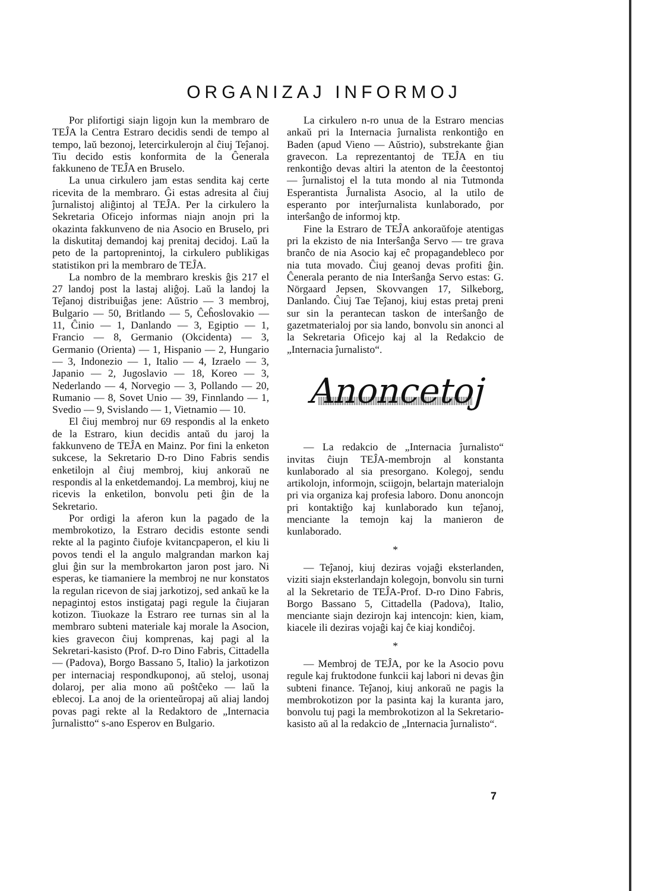ORGANIZAJ INFORMOJ
Por plifortigi siajn ligojn kun la membraro de TEĴA la Centra Estraro decidis sendi de tempo al tempo, laŭ bezonoj, letercirkulerojn al ĉiuj Teĵanoj. Tiu decido estis konformita de la Ĝenerala fakkuneno de TEĴA en Bruselo.
La unua cirkulero jam estas sendita kaj certe ricevita de la membraro. Ĝi estas adresita al ĉiuj ĵurnalistoj aliĝintoj al TEĴA. Per la cirkulero la Sekretaria Oficejo informas niajn anojn pri la okazinta fakkunveno de nia Asocio en Bruselo, pri la diskutitaj demandoj kaj prenitaj decidoj. Laŭ la peto de la partoprenintoj, la cirkulero publikigas statistikon pri la membraro de TEĴA.
La nombro de la membraro kreskis ĝis 217 el 27 landoj post la lastaj aliĝoj. Laŭ la landoj la Teĵanoj distribuiĝas jene: Aŭstrio — 3 membroj, Bulgario — 50, Britlando — 5, Ĉeĥoslovakio — 11, Ĉinio — 1, Danlando — 3, Egiptio — 1, Francio — 8, Germanio (Okcidenta) — 3, Germanio (Orienta) — 1, Hispanio — 2, Hungario — 3, Indonezio — 1, Italio — 4, Izraelo — 3, Japanio — 2, Jugoslavio — 18, Koreo — 3, Nederlando — 4, Norvegio — 3, Pollando — 20, Rumanio — 8, Sovet Unio — 39, Finnlando — 1, Svedio — 9, Svislando — 1, Vietnamio — 10.
El ĉiuj membroj nur 69 respondis al la enketo de la Estraro, kiun decidis antaŭ du jaroj la fakkunveno de TEĴA en Mainz. Por fini la enketon sukcese, la Sekretario D-ro Dino Fabris sendis enketilojn al ĉiuj membroj, kiuj ankoraŭ ne respondis al la enketdemandoj. La membroj, kiuj ne ricevis la enketilon, bonvolu peti ĝin de la Sekretario.
Por ordigi la aferon kun la pagado de la membrokotizo, la Estraro decidis estonte sendi rekte al la paginto ĉiufoje kvitancpaperon, el kiu li povos tendi el la angulo malgrandan markon kaj glui ĝin sur la membrokarton jaron post jaro. Ni esperas, ke tiamaniere la membroj ne nur konstatos la regulan ricevon de siaj jarkotizoj, sed ankaŭ ke la nepagintoj estos instigataj pagi regule la ĉiujaran kotizon. Tiuokaze la Estraro ree turnas sin al la membraro subteni materiale kaj morale la Asocion, kies gravecon ĉiuj komprenas, kaj pagi al la Sekretari-kasisto (Prof. D-ro Dino Fabris, Cittadella — (Padova), Borgo Bassano 5, Italio) la jarkotizon per internaciaj respondkuponoj, aŭ steloj, usonaj dolaroj, per alia mono aŭ poŝtĉeko — laŭ la eblecoj. La anoj de la orienteŭropaj aŭ aliaj landoj povas pagi rekte al la Redaktoro de „Internacia ĵurnalistto“ s-ano Esperov en Bulgario.
La cirkulero n-ro unua de la Estraro mencias ankaŭ pri la Internacia ĵurnalista renkontiĝo en Baden (apud Vieno — Aŭstrio), substrekante ĝian gravecon. La reprezentantoj de TEĴA en tiu renkontiĝo devas altiri la atenton de la ĉeestontoj — ĵurnalistoj el la tuta mondo al nia Tutmonda Esperantista Ĵurnalista Asocio, al la utilo de esperanto por interĵurnalista kunlaborado, por interŝanĝo de informoj ktp.
Fine la Estraro de TEĴA ankoraŭfoje atentigas pri la ekzisto de nia Interŝanĝa Servo — tre grava branĉo de nia Asocio kaj eĉ propagandebleco por nia tuta movado. Ĉiuj geanoj devas profiti ĝin. Ĉenerala peranto de nia Interŝanĝa Servo estas: G. Nörgaard Jepsen, Skovvangen 17, Silkeborg, Danlando. Ĉiuj Tae Teĵanoj, kiuj estas pretaj preni sur sin la perantecan taskon de interŝanĝo de gazetmaterialoj por sia lando, bonvolu sin anonci al la Sekretaria Oficejo kaj al la Redakcio de „Internacia ĵurnalisto“.
Anoncetoj
— La redakcio de „Internacia ĵurnalisto“ invitas ĉiujn TEĴA-membrojn al konstanta kunlaborado al sia presorgano. Kolegoj, sendu artikolojn, informojn, sciigojn, belartajn materialojn pri via organiza kaj profesia laboro. Donu anoncojn pri kontaktiĝo kaj kunlaborado kun teĵanoj, menciante la temojn kaj la manieron de kunlaborado.
*
— Teĵanoj, kiuj deziras vojaĝi eksterlanden, viziti siajn eksterlandajn kolegojn, bonvolu sin turni al la Sekretario de TEĴA-Prof. D-ro Dino Fabris, Borgo Bassano 5, Cittadella (Padova), Italio, menciante siajn dezirojn kaj intencojn: kien, kiam, kiacele ili deziras vojaĝi kaj ĉe kiaj kondiĉoj.
*
— Membroj de TEĴA, por ke la Asocio povu regule kaj fruktodone funkcii kaj labori ni devas ĝin subteni finance. Teĵanoj, kiuj ankoraŭ ne pagis la membrokotizon por la pasinta kaj la kuranta jaro, bonvolu tuj pagi la membrokotizon al la Sekretario-kasisto aŭ al la redakcio de „Internacia ĵurnalisto“.
7